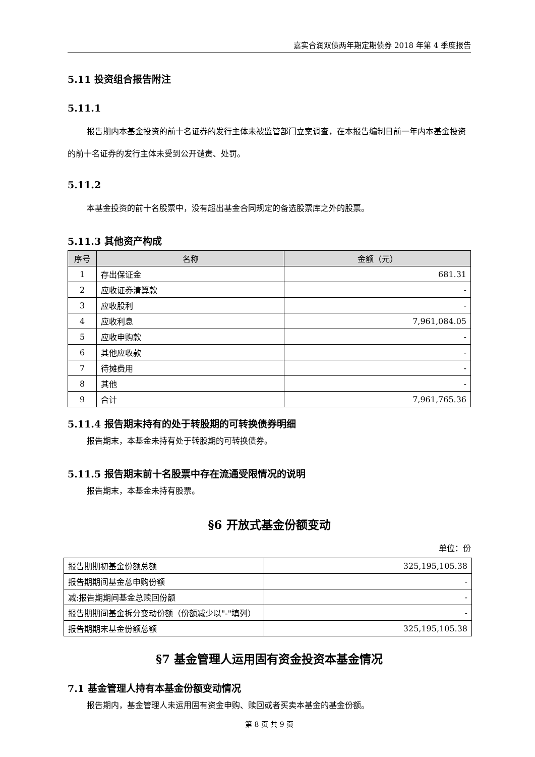嘉实合润双债两年期定期债券 2018 年第 4 季度报告
5.11 投资组合报告附注
5.11.1
报告期内本基金投资的前十名证券的发行主体未被监管部门立案调查，在本报告编制日前一年内本基金投资的前十名证券的发行主体未受到公开谴责、处罚。
5.11.2
本基金投资的前十名股票中，没有超出基金合同规定的备选股票库之外的股票。
5.11.3 其他资产构成
| 序号 | 名称 | 金额（元） |
| --- | --- | --- |
| 1 | 存出保证金 | 681.31 |
| 2 | 应收证券清算款 | - |
| 3 | 应收股利 | - |
| 4 | 应收利息 | 7,961,084.05 |
| 5 | 应收申购款 | - |
| 6 | 其他应收款 | - |
| 7 | 待摊费用 | - |
| 8 | 其他 | - |
| 9 | 合计 | 7,961,765.36 |
5.11.4 报告期末持有的处于转股期的可转换债券明细
报告期末，本基金未持有处于转股期的可转换债券。
5.11.5 报告期末前十名股票中存在流通受限情况的说明
报告期末，本基金未持有股票。
§6 开放式基金份额变动
单位：份
| 报告期期初基金份额总额 | 325,195,105.38 |
| 报告期期间基金总申购份额 | - |
| 减:报告期期间基金总赎回份额 | - |
| 报告期期间基金拆分变动份额（份额减少以"-"填列） | - |
| 报告期期末基金份额总额 | 325,195,105.38 |
§7 基金管理人运用固有资金投资本基金情况
7.1 基金管理人持有本基金份额变动情况
报告期内，基金管理人未运用固有资金申购、赎回或者买卖本基金的基金份额。
第 8 页 共 9 页